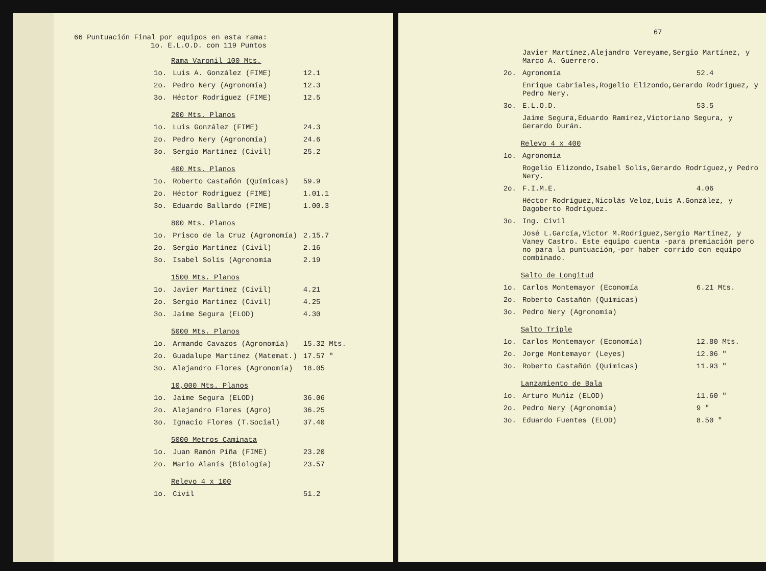66 Puntuación Final por equipos en esta rama:
1o. E.L.O.D. con 119 Puntos
Rama Varonil 100 Mts.
| 1o. | Luis A. González (FIME) | 12.1 |
| 2o. | Pedro Nery (Agronomía) | 12.3 |
| 3o. | Héctor Rodríguez (FIME) | 12.5 |
| 200 Mts. Planos | | |
| 1o. | Luis González (FIME) | 24.3 |
| 2o. | Pedro Nery (Agronomía) | 24.6 |
| 3o. | Sergio Martínez (Civil) | 25.2 |
| 400 Mts. Planos | | |
| 1o. | Roberto Castañón (Químicas) | 59.9 |
| 2o. | Héctor Rodríguez (FIME) | 1.01.1 |
| 3o. | Eduardo Ballardo (FIME) | 1.00.3 |
| 800 Mts. Planos | | |
| 1o. | Prisco de la Cruz (Agronomía) | 2.15.7 |
| 2o. | Sergio Martínez (Civil) | 2.16 |
| 3o. | Isabel Solís (Agronomía | 2.19 |
| 1500 Mts. Planos | | |
| 1o. | Javier Martínez (Civil) | 4.21 |
| 2o. | Sergio Martínez (Civil) | 4.25 |
| 3o. | Jaime Segura (ELOD) | 4.30 |
| 5000 Mts. Planos | | |
| 1o. | Armando Cavazos (Agronomía) | 15.32 Mts. |
| 2o. | Guadalupe Martínez (Matemat.) | 17.57 " |
| 3o. | Alejandro Flores (Agronomía) | 18.05 |
| 10,000 Mts. Planos | | |
| 1o. | Jaime Segura (ELOD) | 36.06 |
| 2o. | Alejandro Flores (Agro) | 36.25 |
| 3o. | Ignacio Flores (T.Social) | 37.40 |
| 5000 Metros Caminata | | |
| 1o. | Juan Ramón Piña (FIME) | 23.20 |
| 2o. | Mario Alanís (Biología) | 23.57 |
| Relevo 4 x 100 | | |
| 1o. | Civil | 51.2 |
67
| | Javier Martínez,Alejandro Vereyame,Sergio Martínez, y Marco A. Guerrero. | |
| 2o. | Agronomía | 52.4 |
| | Enrique Cabriales,Rogelio Elizondo,Gerardo Rodríguez, y Pedro Nery. | |
| 3o. | E.L.O.D. | 53.5 |
| | Jaime Segura,Eduardo Ramírez,Victoriano Segura, y Gerardo Durán. | |
| Relevo 4 x 400 | | |
| 1o. | Agronomía | |
| | Rogelio Elizondo,Isabel Solís,Gerardo Rodríguez,y Pedro Nery. | |
| 2o. | F.I.M.E. | 4.06 |
| | Héctor Rodríguez,Nicolás Veloz,Luis A.González, y Dagoberto Rodríguez. | |
| 3o. | Ing. Civil | |
| | José L.García,Victor M.Rodríguez,Sergio Martínez, y Vaney Castro. Este equipo cuenta -para premiación pero no para la puntuación,-por haber corrido con equipo combinado. | |
| Salto de Longitud | | |
| 1o. | Carlos Montemayor (Economía | 6.21 Mts. |
| 2o. | Roberto Castañón (Químicas) | |
| 3o. | Pedro Nery (Agronomía) | |
| Salto Triple | | |
| 1o. | Carlos Montemayor (Economía) | 12.80 Mts. |
| 2o. | Jorge Montemayor (Leyes) | 12.06 " |
| 3o. | Roberto Castañón (Químicas) | 11.93 " |
| Lanzamiento de Bala | | |
| 1o. | Arturo Muñiz (ELOD) | 11.60 " |
| 2o. | Pedro Nery (Agronomía) | 9 " |
| 3o. | Eduardo Fuentes (ELOD) | 8.50 " |